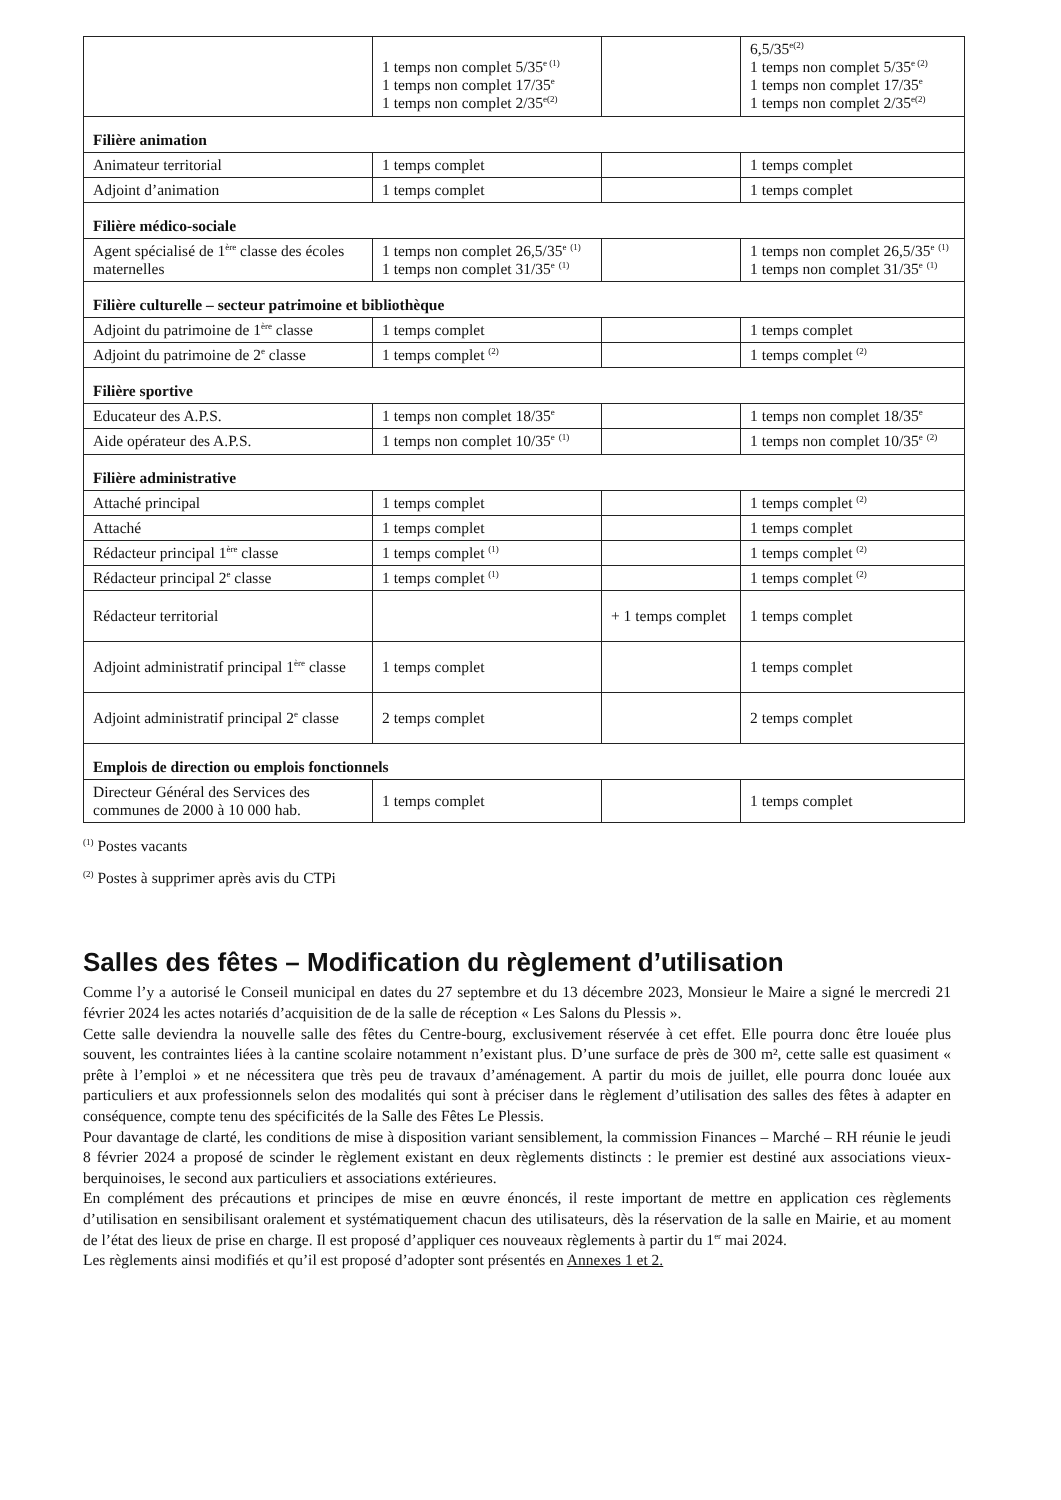| | 1 temps non complet 5/35<sup>e (1)</sup> 1 temps non complet 17/35<sup>e</sup> 1 temps non complet 2/35<sup>e(2)</sup> | | 6,5/35<sup>e(2)</sup> 1 temps non complet 5/35<sup>e (2)</sup> 1 temps non complet 17/35<sup>e</sup> 1 temps non complet 2/35<sup>e(2)</sup> |
| Filière animation | | | |
| Animateur territorial | 1 temps complet | | 1 temps complet |
| Adjoint d’animation | 1 temps complet | | 1 temps complet |
| Filière médico-sociale | | | |
| Agent spécialisé de 1<sup>ère</sup> classe des écoles maternelles | 1 temps non complet 26,5/35<sup>e</sup> <sup>(1)</sup> 1 temps non complet 31/35<sup>e</sup> <sup>(1)</sup> | | 1 temps non complet 26,5/35<sup>e</sup> <sup>(1)</sup> 1 temps non complet 31/35<sup>e</sup> <sup>(1)</sup> |
| Filière culturelle – secteur patrimoine et bibliothèque | | | |
| Adjoint du patrimoine de 1<sup>ère</sup> classe | 1 temps complet | | 1 temps complet |
| Adjoint du patrimoine de 2<sup>e</sup> classe | 1 temps complet <sup>(2)</sup> | | 1 temps complet <sup>(2)</sup> |
| Filière sportive | | | |
| Educateur des A.P.S. | 1 temps non complet 18/35<sup>e</sup> | | 1 temps non complet 18/35<sup>e</sup> |
| Aide opérateur des A.P.S. | 1 temps non complet 10/35<sup>e</sup> <sup>(1)</sup> | | 1 temps non complet 10/35<sup>e</sup> <sup>(2)</sup> |
| Filière administrative | | | |
| Attaché principal | 1 temps complet | | 1 temps complet <sup>(2)</sup> |
| Attaché | 1 temps complet | | 1 temps complet |
| Rédacteur principal 1<sup>ère</sup> classe | 1 temps complet <sup>(1)</sup> | | 1 temps complet <sup>(2)</sup> |
| Rédacteur principal 2<sup>e</sup> classe | 1 temps complet <sup>(1)</sup> | | 1 temps complet <sup>(2)</sup> |
| Rédacteur territorial | | + 1 temps complet | 1 temps complet |
| Adjoint administratif principal 1<sup>ère</sup> classe | 1 temps complet | | 1 temps complet |
| Adjoint administratif principal 2<sup>e</sup> classe | 2 temps complet | | 2 temps complet |
| Emplois de direction ou emplois fonctionnels | | | |
| Directeur Général des Services des communes de 2000 à 10 000 hab. | 1 temps complet | | 1 temps complet |
<sup>(1)</sup> Postes vacants
<sup>(2)</sup> Postes à supprimer après avis du CTPi
Salles des fêtes – Modification du règlement d’utilisation
Comme l’y a autorisé le Conseil municipal en dates du 27 septembre et du 13 décembre 2023, Monsieur le Maire a signé le mercredi 21 février 2024 les actes notariés d’acquisition de de la salle de réception « Les Salons du Plessis ».
Cette salle deviendra la nouvelle salle des fêtes du Centre-bourg, exclusivement réservée à cet effet. Elle pourra donc être louée plus souvent, les contraintes liées à la cantine scolaire notamment n’existant plus. D’une surface de près de 300 m², cette salle est quasiment « prête à l’emploi » et ne nécessitera que très peu de travaux d’aménagement. A partir du mois de juillet, elle pourra donc louée aux particuliers et aux professionnels selon des modalités qui sont à préciser dans le règlement d’utilisation des salles des fêtes à adapter en conséquence, compte tenu des spécificités de la Salle des Fêtes Le Plessis.
Pour davantage de clarté, les conditions de mise à disposition variant sensiblement, la commission Finances – Marché – RH réunie le jeudi 8 février 2024 a proposé de scinder le règlement existant en deux règlements distincts : le premier est destiné aux associations vieux-berquinoises, le second aux particuliers et associations extérieures.
En complément des précautions et principes de mise en œuvre énoncés, il reste important de mettre en application ces règlements d’utilisation en sensibilisant oralement et systématiquement chacun des utilisateurs, dès la réservation de la salle en Mairie, et au moment de l’état des lieux de prise en charge. Il est proposé d’appliquer ces nouveaux règlements à partir du 1<sup>er</sup> mai 2024.
Les règlements ainsi modifiés et qu’il est proposé d’adopter sont présentés en Annexes 1 et 2.